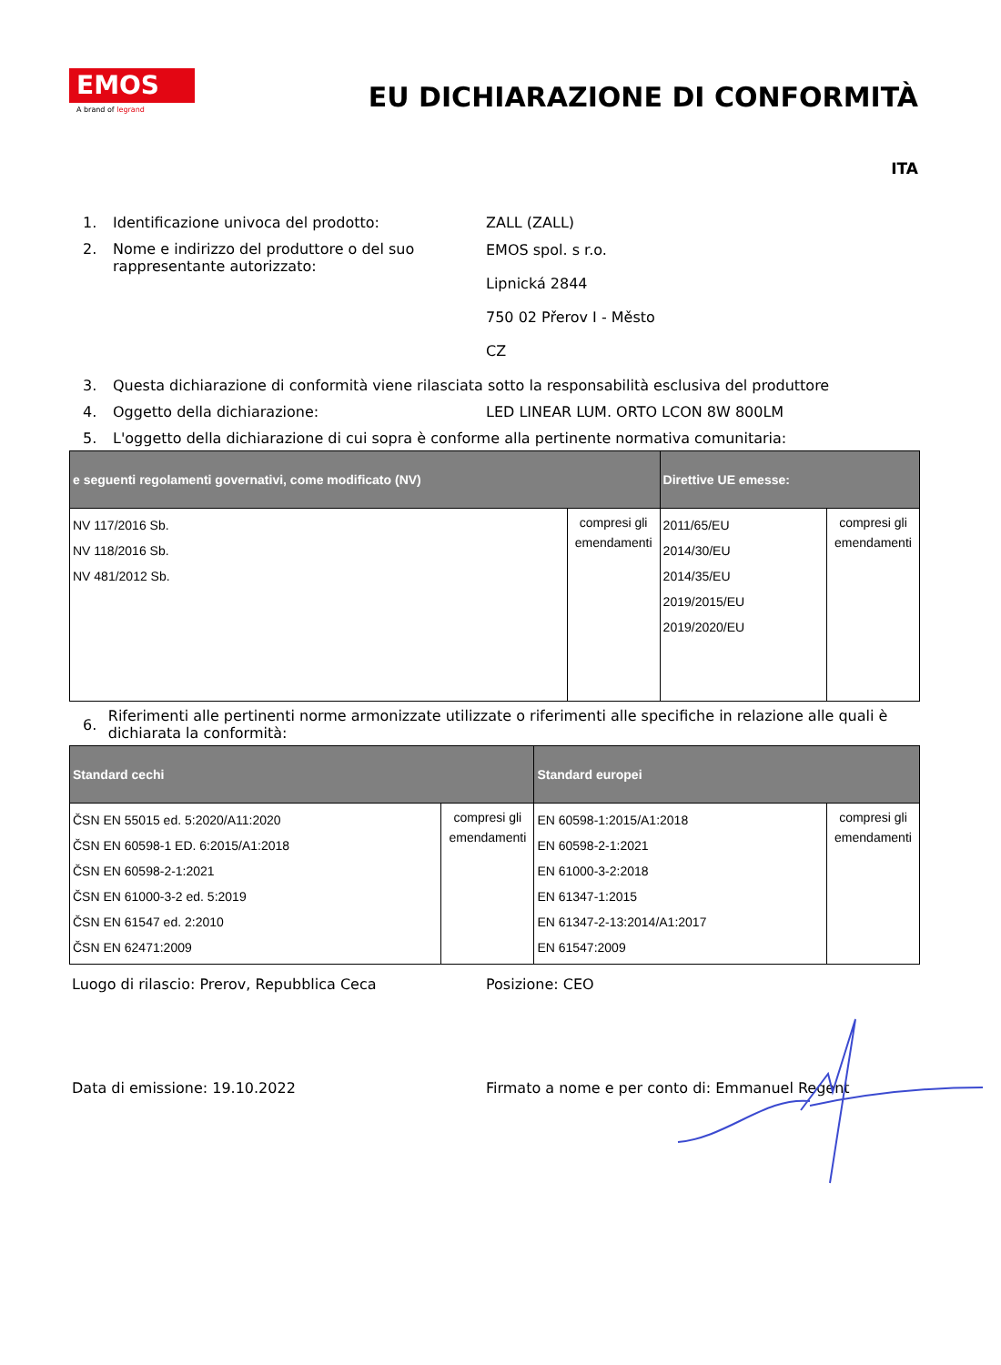EMOS
A brand of legrand
EU DICHIARAZIONE DI CONFORMITÀ
ITA
1. Identificazione univoca del prodotto: ZALL (ZALL)
2. Nome e indirizzo del produttore o del suo rappresentante autorizzato:
EMOS spol. s r.o.
Lipnická 2844
750 02 Přerov I - Město
CZ
3. Questa dichiarazione di conformità viene rilasciata sotto la responsabilità esclusiva del produttore
4. Oggetto della dichiarazione: LED LINEAR LUM. ORTO LCON 8W 800LM
5. L'oggetto della dichiarazione di cui sopra è conforme alla pertinente normativa comunitaria:
| e seguenti regolamenti governativi, come modificato (NV) | | Direttive UE emesse: | |
| --- | --- | --- | --- |
| NV 117/2016 Sb. NV 118/2016 Sb. NV 481/2012 Sb. | compresi gli emendamenti | 2011/65/EU 2014/30/EU 2014/35/EU 2019/2015/EU 2019/2020/EU | compresi gli emendamenti |
6.
Riferimenti alle pertinenti norme armonizzate utilizzate o riferimenti alle specifiche in relazione alle quali è dichiarata la conformità:
| Standard cechi | | Standard europei | |
| --- | --- | --- | --- |
| ČSN EN 55015 ed. 5:2020/A11:2020 ČSN EN 60598-1 ED. 6:2015/A1:2018 ČSN EN 60598-2-1:2021 ČSN EN 61000-3-2 ed. 5:2019 ČSN EN 61547 ed. 2:2010 ČSN EN 62471:2009 | compresi gli emendamenti | EN 60598-1:2015/A1:2018 EN 60598-2-1:2021 EN 61000-3-2:2018 EN 61347-1:2015 EN 61347-2-13:2014/A1:2017 EN 61547:2009 | compresi gli emendamenti |
Luogo di rilascio: Prerov, Repubblica Ceca Posizione: CEO
Data di emissione: 19.10.2022 Firmato a nome e per conto di: Emmanuel Regent